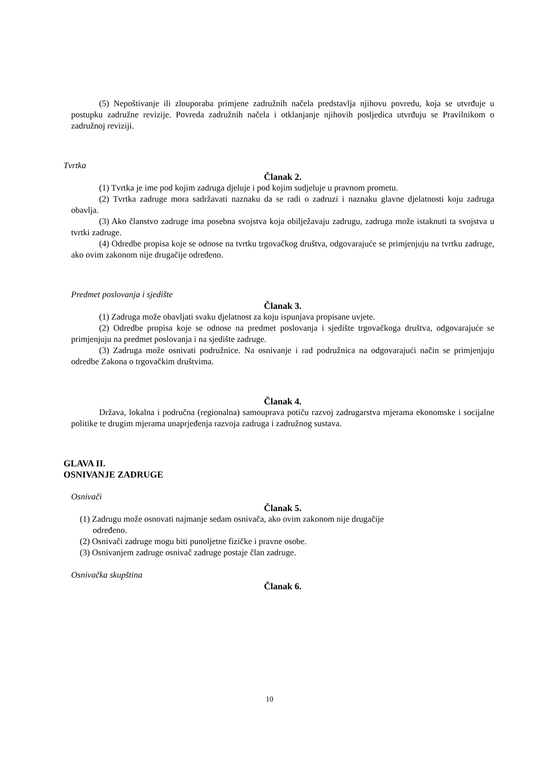(5) Nepoštivanje ili zlouporaba primjene zadružnih načela predstavlja njihovu povredu, koja se utvrđuje u postupku zadružne revizije. Povreda zadružnih načela i otklanjanje njihovih posljedica utvrđuju se Pravilnikom o zadružnoj reviziji.
Tvrtka
Članak 2.
(1) Tvrtka je ime pod kojim zadruga djeluje i pod kojim sudjeluje u pravnom prometu.
(2) Tvrtka zadruge mora sadržavati naznaku da se radi o zadruzi i naznaku glavne djelatnosti koju zadruga obavlja.
(3) Ako članstvo zadruge ima posebna svojstva koja obilježavaju zadrugu, zadruga može istaknuti ta svojstva u tvrtki zadruge.
(4) Odredbe propisa koje se odnose na tvrtku trgovačkog društva, odgovarajuće se primjenjuju na tvrtku zadruge, ako ovim zakonom nije drugačije određeno.
Predmet poslovanja i sjedište
Članak 3.
(1) Zadruga može obavljati svaku djelatnost za koju ispunjava propisane uvjete.
(2) Odredbe propisa koje se odnose na predmet poslovanja i sjedište trgovačkoga društva, odgovarajuće se primjenjuju na predmet poslovanja i na sjedište zadruge.
(3) Zadruga može osnivati podružnice. Na osnivanje i rad podružnica na odgovarajući način se primjenjuju odredbe Zakona o trgovačkim društvima.
Članak 4.
Država, lokalna i područna (regionalna) samouprava potiču razvoj zadrugarstva mjerama ekonomske i socijalne politike te drugim mjerama unaprjeđenja razvoja zadruga i zadružnog sustava.
GLAVA II.
OSNIVANJE ZADRUGE
Osnivači
Članak 5.
(1) Zadrugu može osnovati najmanje sedam osnivača, ako ovim zakonom nije drugačije
određeno.
(2) Osnivači zadruge mogu biti punoljetne fizičke i pravne osobe.
(3) Osnivanjem zadruge osnivač zadruge postaje član zadruge.
Osnivačka skupština
Članak 6.
10